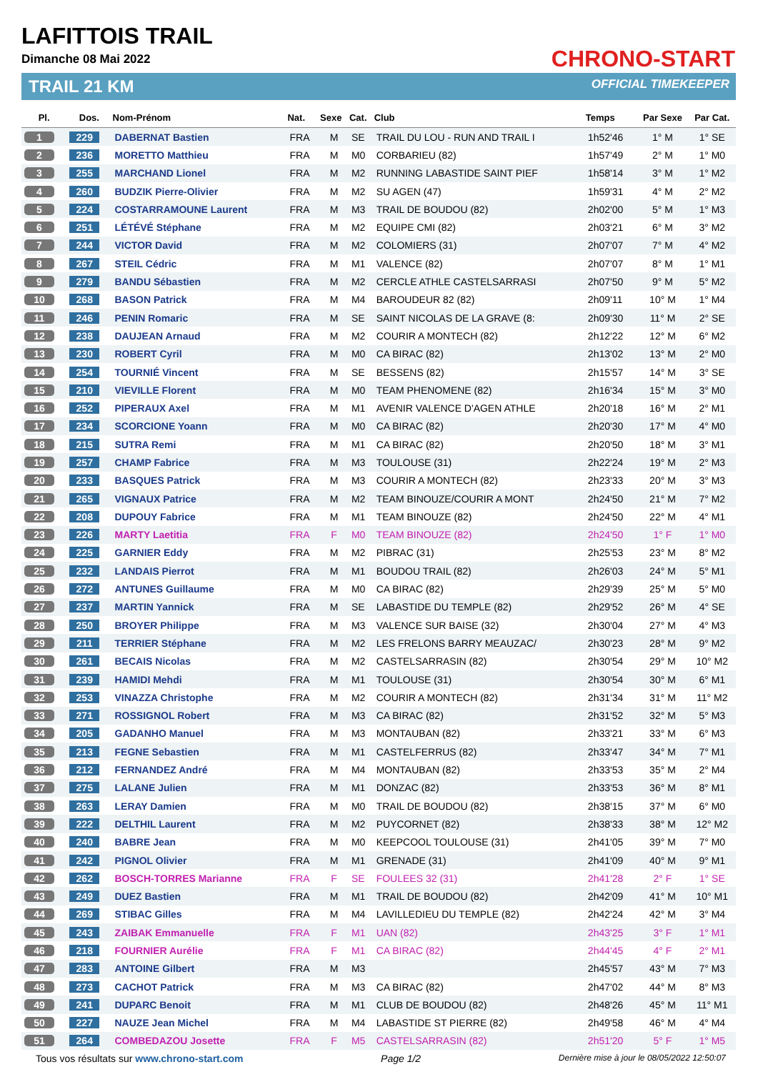LAFITTOIS TRAIL
Dimanche 08 Mai 2022
TRAIL 21 KM
CHRONO-START
OFFICIAL TIMEKEEPER
| Pl. | Dos. | Nom-Prénom | Nat. | Sexe | Cat. | Club | Temps | Par Sexe | Par Cat. |
| --- | --- | --- | --- | --- | --- | --- | --- | --- | --- |
| 1 | 229 | DABERNAT Bastien | FRA | M | SE | TRAIL DU LOU - RUN AND TRAIL I | 1h52'46 | 1° M | 1° SE |
| 2 | 236 | MORETTO Matthieu | FRA | M | M0 | CORBARIEU (82) | 1h57'49 | 2° M | 1° M0 |
| 3 | 255 | MARCHAND Lionel | FRA | M | M2 | RUNNING LABASTIDE SAINT PIEF | 1h58'14 | 3° M | 1° M2 |
| 4 | 260 | BUDZIK Pierre-Olivier | FRA | M | M2 | SU AGEN (47) | 1h59'31 | 4° M | 2° M2 |
| 5 | 224 | COSTARRAMOUNE Laurent | FRA | M | M3 | TRAIL DE BOUDOU (82) | 2h02'00 | 5° M | 1° M3 |
| 6 | 251 | LÉTÉVÉ Stéphane | FRA | M | M2 | EQUIPE CMI (82) | 2h03'21 | 6° M | 3° M2 |
| 7 | 244 | VICTOR David | FRA | M | M2 | COLOMIERS (31) | 2h07'07 | 7° M | 4° M2 |
| 8 | 267 | STEIL Cédric | FRA | M | M1 | VALENCE (82) | 2h07'07 | 8° M | 1° M1 |
| 9 | 279 | BANDU Sébastien | FRA | M | M2 | CERCLE ATHLE CASTELSARRASI | 2h07'50 | 9° M | 5° M2 |
| 10 | 268 | BASON Patrick | FRA | M | M4 | BAROUDEUR 82 (82) | 2h09'11 | 10° M | 1° M4 |
| 11 | 246 | PENIN Romaric | FRA | M | SE | SAINT NICOLAS DE LA GRAVE (8: | 2h09'30 | 11° M | 2° SE |
| 12 | 238 | DAUJEAN Arnaud | FRA | M | M2 | COURIR A MONTECH (82) | 2h12'22 | 12° M | 6° M2 |
| 13 | 230 | ROBERT Cyril | FRA | M | M0 | CA BIRAC (82) | 2h13'02 | 13° M | 2° M0 |
| 14 | 254 | TOURNIÉ Vincent | FRA | M | SE | BESSENS (82) | 2h15'57 | 14° M | 3° SE |
| 15 | 210 | VIEVILLE Florent | FRA | M | M0 | TEAM PHENOMENE (82) | 2h16'34 | 15° M | 3° M0 |
| 16 | 252 | PIPERAUX Axel | FRA | M | M1 | AVENIR VALENCE D'AGEN ATHLE | 2h20'18 | 16° M | 2° M1 |
| 17 | 234 | SCORCIONE Yoann | FRA | M | M0 | CA BIRAC (82) | 2h20'30 | 17° M | 4° M0 |
| 18 | 215 | SUTRA Remi | FRA | M | M1 | CA BIRAC (82) | 2h20'50 | 18° M | 3° M1 |
| 19 | 257 | CHAMP Fabrice | FRA | M | M3 | TOULOUSE (31) | 2h22'24 | 19° M | 2° M3 |
| 20 | 233 | BASQUES Patrick | FRA | M | M3 | COURIR A MONTECH (82) | 2h23'33 | 20° M | 3° M3 |
| 21 | 265 | VIGNAUX Patrice | FRA | M | M2 | TEAM BINOUZE/COURIR A MONT | 2h24'50 | 21° M | 7° M2 |
| 22 | 208 | DUPOUY Fabrice | FRA | M | M1 | TEAM BINOUZE (82) | 2h24'50 | 22° M | 4° M1 |
| 23 | 226 | MARTY Laetitia | FRA | F | M0 | TEAM BINOUZE (82) | 2h24'50 | 1° F | 1° M0 |
| 24 | 225 | GARNIER Eddy | FRA | M | M2 | PIBRAC (31) | 2h25'53 | 23° M | 8° M2 |
| 25 | 232 | LANDAIS Pierrot | FRA | M | M1 | BOUDOU TRAIL (82) | 2h26'03 | 24° M | 5° M1 |
| 26 | 272 | ANTUNES Guillaume | FRA | M | M0 | CA BIRAC (82) | 2h29'39 | 25° M | 5° M0 |
| 27 | 237 | MARTIN Yannick | FRA | M | SE | LABASTIDE DU TEMPLE (82) | 2h29'52 | 26° M | 4° SE |
| 28 | 250 | BROYER Philippe | FRA | M | M3 | VALENCE SUR BAISE (32) | 2h30'04 | 27° M | 4° M3 |
| 29 | 211 | TERRIER Stéphane | FRA | M | M2 | LES FRELONS BARRY MEAUZAC/ | 2h30'23 | 28° M | 9° M2 |
| 30 | 261 | BECAIS Nicolas | FRA | M | M2 | CASTELSARRASIN (82) | 2h30'54 | 29° M | 10° M2 |
| 31 | 239 | HAMIDI Mehdi | FRA | M | M1 | TOULOUSE (31) | 2h30'54 | 30° M | 6° M1 |
| 32 | 253 | VINAZZA Christophe | FRA | M | M2 | COURIR A MONTECH (82) | 2h31'34 | 31° M | 11° M2 |
| 33 | 271 | ROSSIGNOL Robert | FRA | M | M3 | CA BIRAC (82) | 2h31'52 | 32° M | 5° M3 |
| 34 | 205 | GADANHO Manuel | FRA | M | M3 | MONTAUBAN (82) | 2h33'21 | 33° M | 6° M3 |
| 35 | 213 | FEGNE Sebastien | FRA | M | M1 | CASTELFERRUS (82) | 2h33'47 | 34° M | 7° M1 |
| 36 | 212 | FERNANDEZ André | FRA | M | M4 | MONTAUBAN (82) | 2h33'53 | 35° M | 2° M4 |
| 37 | 275 | LALANE Julien | FRA | M | M1 | DONZAC (82) | 2h33'53 | 36° M | 8° M1 |
| 38 | 263 | LERAY Damien | FRA | M | M0 | TRAIL DE BOUDOU (82) | 2h38'15 | 37° M | 6° M0 |
| 39 | 222 | DELTHIL Laurent | FRA | M | M2 | PUYCORNET (82) | 2h38'33 | 38° M | 12° M2 |
| 40 | 240 | BABRE Jean | FRA | M | M0 | KEEPCOOL TOULOUSE (31) | 2h41'05 | 39° M | 7° M0 |
| 41 | 242 | PIGNOL Olivier | FRA | M | M1 | GRENADE (31) | 2h41'09 | 40° M | 9° M1 |
| 42 | 262 | BOSCH-TORRES Marianne | FRA | F | SE | FOULEES 32 (31) | 2h41'28 | 2° F | 1° SE |
| 43 | 249 | DUEZ Bastien | FRA | M | M1 | TRAIL DE BOUDOU (82) | 2h42'09 | 41° M | 10° M1 |
| 44 | 269 | STIBAC Gilles | FRA | M | M4 | LAVILLEDIEU DU TEMPLE (82) | 2h42'24 | 42° M | 3° M4 |
| 45 | 243 | ZAIBAK Emmanuelle | FRA | F | M1 | UAN (82) | 2h43'25 | 3° F | 1° M1 |
| 46 | 218 | FOURNIER Aurélie | FRA | F | M1 | CA BIRAC (82) | 2h44'45 | 4° F | 2° M1 |
| 47 | 283 | ANTOINE Gilbert | FRA | M | M3 | | 2h45'57 | 43° M | 7° M3 |
| 48 | 273 | CACHOT Patrick | FRA | M | M3 | CA BIRAC (82) | 2h47'02 | 44° M | 8° M3 |
| 49 | 241 | DUPARC Benoit | FRA | M | M1 | CLUB DE BOUDOU (82) | 2h48'26 | 45° M | 11° M1 |
| 50 | 227 | NAUZE Jean Michel | FRA | M | M4 | LABASTIDE ST PIERRE (82) | 2h49'58 | 46° M | 4° M4 |
| 51 | 264 | COMBEDAZOU Josette | FRA | F | M5 | CASTELSARRASIN (82) | 2h51'20 | 5° F | 1° M5 |
Tous vos résultats sur www.chrono-start.com Page 1/2 Dernière mise à jour le 08/05/2022 12:50:07